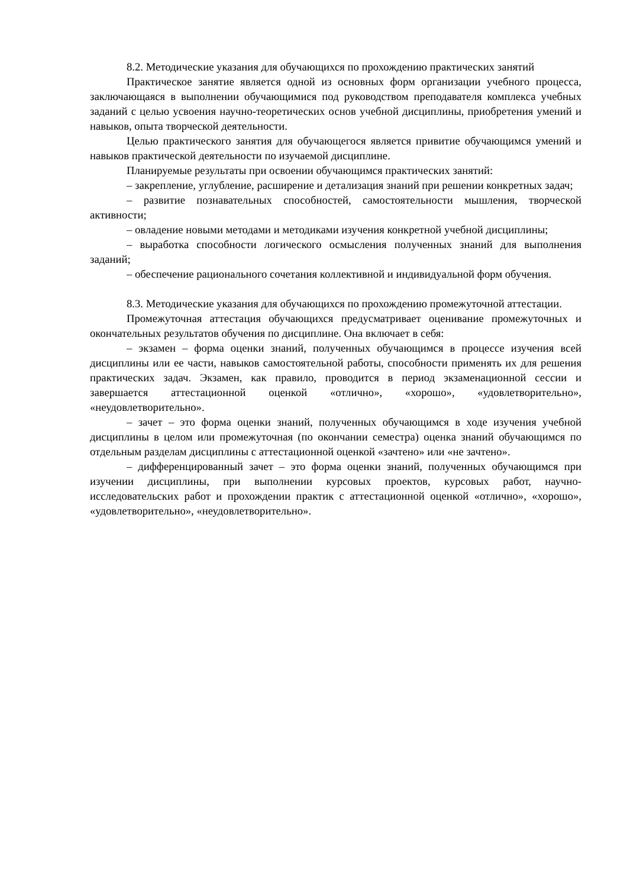8.2. Методические указания для обучающихся по прохождению практических занятий
Практическое занятие является одной из основных форм организации учебного процесса, заключающаяся в выполнении обучающимися под руководством преподавателя комплекса учебных заданий с целью усвоения научно-теоретических основ учебной дисциплины, приобретения умений и навыков, опыта творческой деятельности.
Целью практического занятия для обучающегося является привитие обучающимся умений и навыков практической деятельности по изучаемой дисциплине.
Планируемые результаты при освоении обучающимся практических занятий:
– закрепление, углубление, расширение и детализация знаний при решении конкретных задач;
– развитие познавательных способностей, самостоятельности мышления, творческой активности;
– овладение новыми методами и методиками изучения конкретной учебной дисциплины;
– выработка способности логического осмысления полученных знаний для выполнения заданий;
– обеспечение рационального сочетания коллективной и индивидуальной форм обучения.
8.3. Методические указания для обучающихся по прохождению промежуточной аттестации.
Промежуточная аттестация обучающихся предусматривает оценивание промежуточных и окончательных результатов обучения по дисциплине. Она включает в себя:
– экзамен – форма оценки знаний, полученных обучающимся в процессе изучения всей дисциплины или ее части, навыков самостоятельной работы, способности применять их для решения практических задач. Экзамен, как правило, проводится в период экзаменационной сессии и завершается аттестационной оценкой «отлично», «хорошо», «удовлетворительно», «неудовлетворительно».
– зачет – это форма оценки знаний, полученных обучающимся в ходе изучения учебной дисциплины в целом или промежуточная (по окончании семестра) оценка знаний обучающимся по отдельным разделам дисциплины с аттестационной оценкой «зачтено» или «не зачтено».
– дифференцированный зачет – это форма оценки знаний, полученных обучающимся при изучении дисциплины, при выполнении курсовых проектов, курсовых работ, научно-исследовательских работ и прохождении практик с аттестационной оценкой «отлично», «хорошо», «удовлетворительно», «неудовлетворительно».